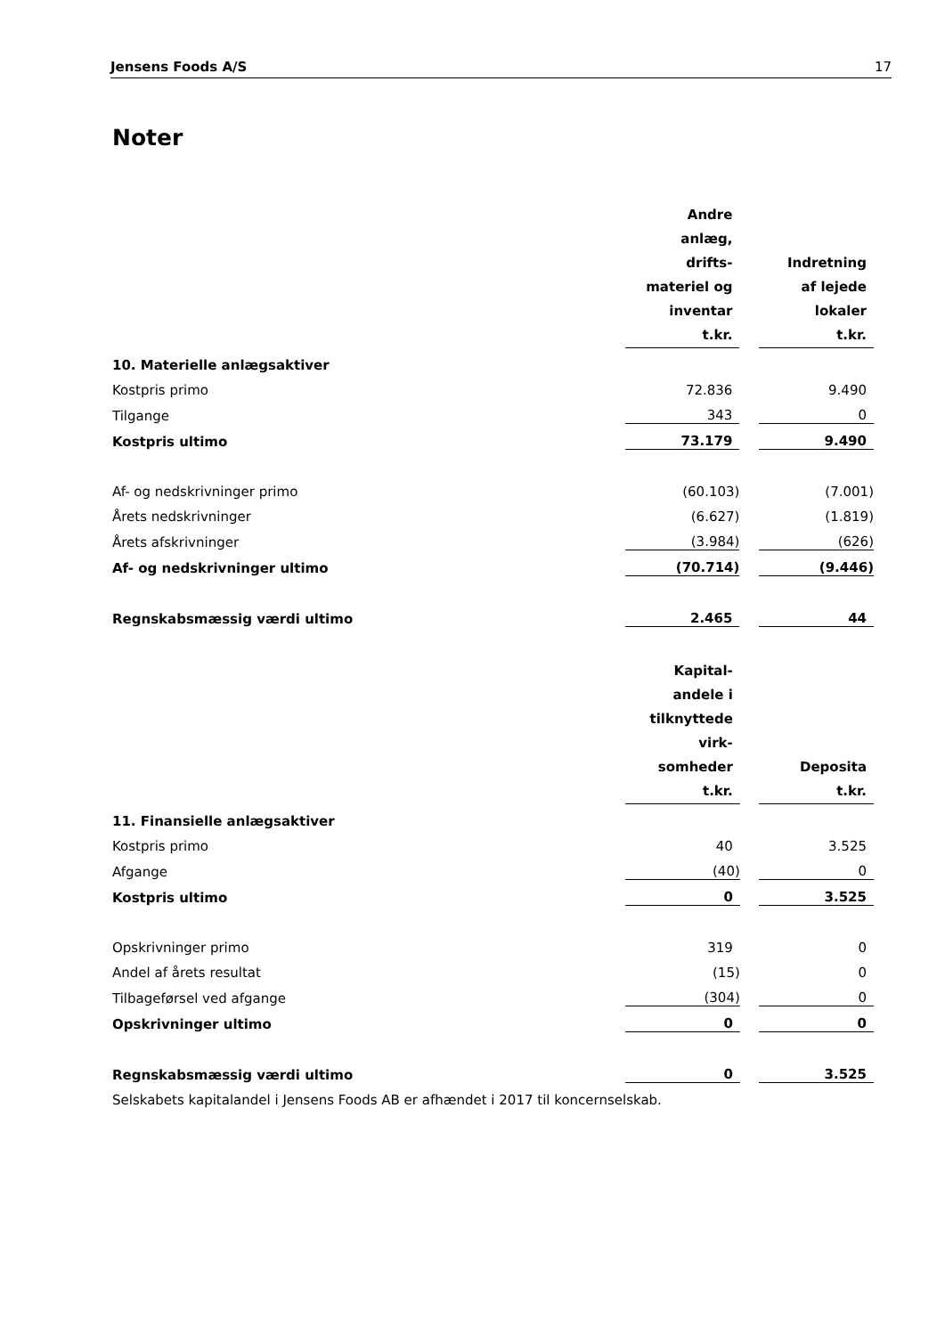Jensens Foods A/S 17
Noter
| | Andre anlæg, drifts- materiel og inventar t.kr. | | Indretning af lejede lokaler t.kr. |
| 10. Materielle anlægsaktiver | | | |
| Kostpris primo | 72.836 | | 9.490 |
| Tilgange | 343 | | 0 |
| Kostpris ultimo | 73.179 | | 9.490 |
| Af- og nedskrivninger primo | (60.103) | | (7.001) |
| Årets nedskrivninger | (6.627) | | (1.819) |
| Årets afskrivninger | (3.984) | | (626) |
| Af- og nedskrivninger ultimo | (70.714) | | (9.446) |
| Regnskabsmæssig værdi ultimo | 2.465 | | 44 |
| | Kapital- andele i tilknyttede virk- somheder t.kr. | | Deposita t.kr. |
| 11. Finansielle anlægsaktiver | | | |
| Kostpris primo | 40 | | 3.525 |
| Afgange | (40) | | 0 |
| Kostpris ultimo | 0 | | 3.525 |
| Opskrivninger primo | 319 | | 0 |
| Andel af årets resultat | (15) | | 0 |
| Tilbageførsel ved afgange | (304) | | 0 |
| Opskrivninger ultimo | 0 | | 0 |
| Regnskabsmæssig værdi ultimo | 0 | | 3.525 |
Selskabets kapitalandel i Jensens Foods AB er afhændet i 2017 til koncernselskab.